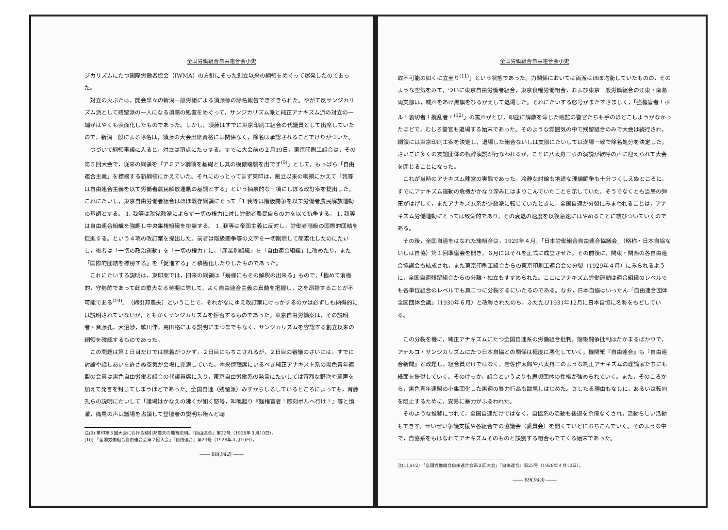全国労働組合自由連合会小史
ジカリズムにたつ国際労働者協会（IWMA）の方針にそった創立以来の綱領をめぐって爆発したのであった。
対立の火ぶたは，開会早々の新潟一般労組による須藤蔀の除名報告できずきられた。やがて反サンジカリズム派として残留派の一人になる須藤の処置をめぐって，サンジカリズム派と純正アナキズム派の対立の一端がはやくも表面化したものであった。しかし，須藤はすでに東京印刷工組合の代議員として出席していたので，新潟一般による除名は，須藤の大会出席資格には関係なく，除名は承認されることでけりがついた。
つづいて綱領審議に入ると，対立は頂点にたっする。すでに大会前の２月19日，東京印刷工組合は，その第５回大会で，従来の綱領を「アミアン綱領を基礎とし其の模倣踏襲を出でず<sup>(9)</sup>」として，もっぱら「自由連合主義」を標榜する新綱領にかえていた。それにのっとってまず東印は，創立以来の綱領にかえて「我等は自由連合主義を以て労働者農民解放運動の基調とする」という抽象的な一項にしぼる改訂案を提出した。これにたいし，東京自由労働者組合はほぼ既存綱領にそって「1.我等は階級闘争を以て労働者農民解放運動の基調とする。 1. 我等は政党政派によらず一切の権力に対し労働者農民自らの力を以て抗争する。 1. 我等は自由連合組織を強調し中央集権組織を排撃する。 1. 我等は帝国主義に反対し，労働者階級の国際的団結を促進する。という４項の改訂案を提出した。前者は階級闘争等の文字を一切削除して簡素化したのにたいし，後者は「一切の政治運動」を「一切の権力」に，「産業別組織」を「自由連合組織」に改めたり，また「国際的団結を標榜する」を「促進する」と積極化したりしたものであった。
これにたいする説明は，東印案では，旧来の綱領は「幾様にもその解釈の出来る」もので，「極めて消極的，守勢的であって此の重大なる時期に際して，よく自由連合主義の真髄を把握し，之を昂揚することが不可能である<sup>(10)</sup>」（綿引邦農夫）ということで，それがなにゆえ改訂案にけっかするのかは必ずしも納得的には説明されていないが，ともかくサンジカリズムを拒否するものであった。東京自由労働案は，その説明者・斉藤孔，大沼渉，歌川伸，高田格による説明にまつまでもなく，サンジカリズムを容認する創立以来の綱領を確認するものであった。
この問題は第１日目だけでは結着がつかず，２日目にもちこされるが，２日目の審議のさいには，すでに討論や話しあいを許さぬ空気が会場に充満していた。本来傍聴席にいるべき純正アナキスト系の黒色青年連盟の会員は黒色自由労働者組合の代議員席に入り，東京自由労働系の発言にたいしては苛烈な野次や罵声を加えて発言を封じてしまうほどであった。全国自連（残留派）みずからしるしているところによっても，斉藤孔らの説明にたいして「議場はかなえの沸くが如く怒号，叫喚起り『強権盲者！即刻ボルへ行け！』等と憤激，痛罵の声は議場を占領して登壇者の説明も殆んど聴
注(9) 東印第５回大会における綿引邦農夫の趣旨説明。『自由連合』第22号（1928年３月10日）。
(10) 「全国労働組合自由連合会第２回大会」『自由連合』第23号（1928年４月10日）。
―― 88(942) ――
全国労働組合自由連合会小史
取不可能の如くに立至り<sup>(11)</sup>」という状態であった。力関係においては両派はほぼ均衡していたものの，そのような空気をみて，ついに東京自由労働者組合，東京食糧労働組合，および東京一般労働組合の江東・南葛両支部は，喊声をあげ黒旗をひるがえして退場した。それにたいする怒号がまたすさまじく，「強権盲者！ボル！裏切者！攪乱者！<sup>(12)</sup>」の罵声がとび，即座に解散を命じた臨監の警官たちも手のほどこしようがなかったほどで，むしろ警官も退場する始末であった。そのような雰囲気の中で残留組合のみで大会は続行され，綱領には東京印刷工案を決定し，退場した組合ないしは支部にたいしては満場一致で除名処分を決定した。さいごに多くの友誼団体の祝辞演説が行なわれるが，ことに八太舟三らの演説が歓呼の声に迎えられて大会を閉じることになった。
これが当時のアナキズム陣営の実態であった。冷静な討論も地道な理論闘争も十分つくしえぬところに，すでにアナキズム運動の危機がかなり深みにはまりこんでいたことを示していた。そうでなくとも当局の弾圧がはげしく，またアナキズム系が少数派に転じていたときに，全国自連が分裂にみまわれることは，アナキズム労働運動にとっては致命的であり，その衰退の速度を以後急速にはやめることに結びついていくのである。
その後，全国自連をはなれた諸組合は，1929年４月，「日本労働組合自由連合協議会」（略称・日本自協ないしは自協）第１回準備会を開き，６月にはそれを正式に成立させた。その前後に，関東・関西の各自由連合協議会も結成され，また東京印刷工組合からの東京印刷工連合会の分裂（1929年４月）にみられるように，全国自連残留組合からの分離・独立もすすめられた。ここにアナキズム労働運動は連合組織のレベルでも各単位組合のレベルでも真二つに分裂するにいたるのである。なお，日本自協はいったん「自由連合団体全国団体会議」（1930年６月）と改称されたのち，ふたたび1931年12月に日本自協に名称をもどしている。
この分裂を機に，純正アナキズムにたつ全国自連系の労働組合批判，階級闘争批判はたかまるばかりで，アナルコ・サンジカリズムにたつ日本自協との関係は極度に悪化していく。機関紙『自由連合』も『自由連合新聞』と改題し，組合員だけではなく，岩佐作太郎や八太舟三のような純正アナキズムの理論家たちにも紙面を提供していく。そのけっか，組合というよりも思想団体の性格が強められていく。また，そのころから，黒色青年連盟の小集団化した黒連の暴力行為も跋扈しはじめた。さしたる理由もなしに，あるいは転向を阻止するために，安易に暴力がふるわれた。
そのような推移につれて，全国自連だけではなく，自協系の活動も後退を余儀なくされ，活動らしい活動もできず，せいぜい争議支援や各組合での協議会（委員会）を開くていどにおちこんでいく。そのような中で，自協系をもはなれてアナキズムそのものと訣別する組合もでてくる始末であった。
注(11)(12) 「全国労働組合自由連合会第２回大会」『自由連合』第23号（1928年４月10日）。
―― 89(943) ――